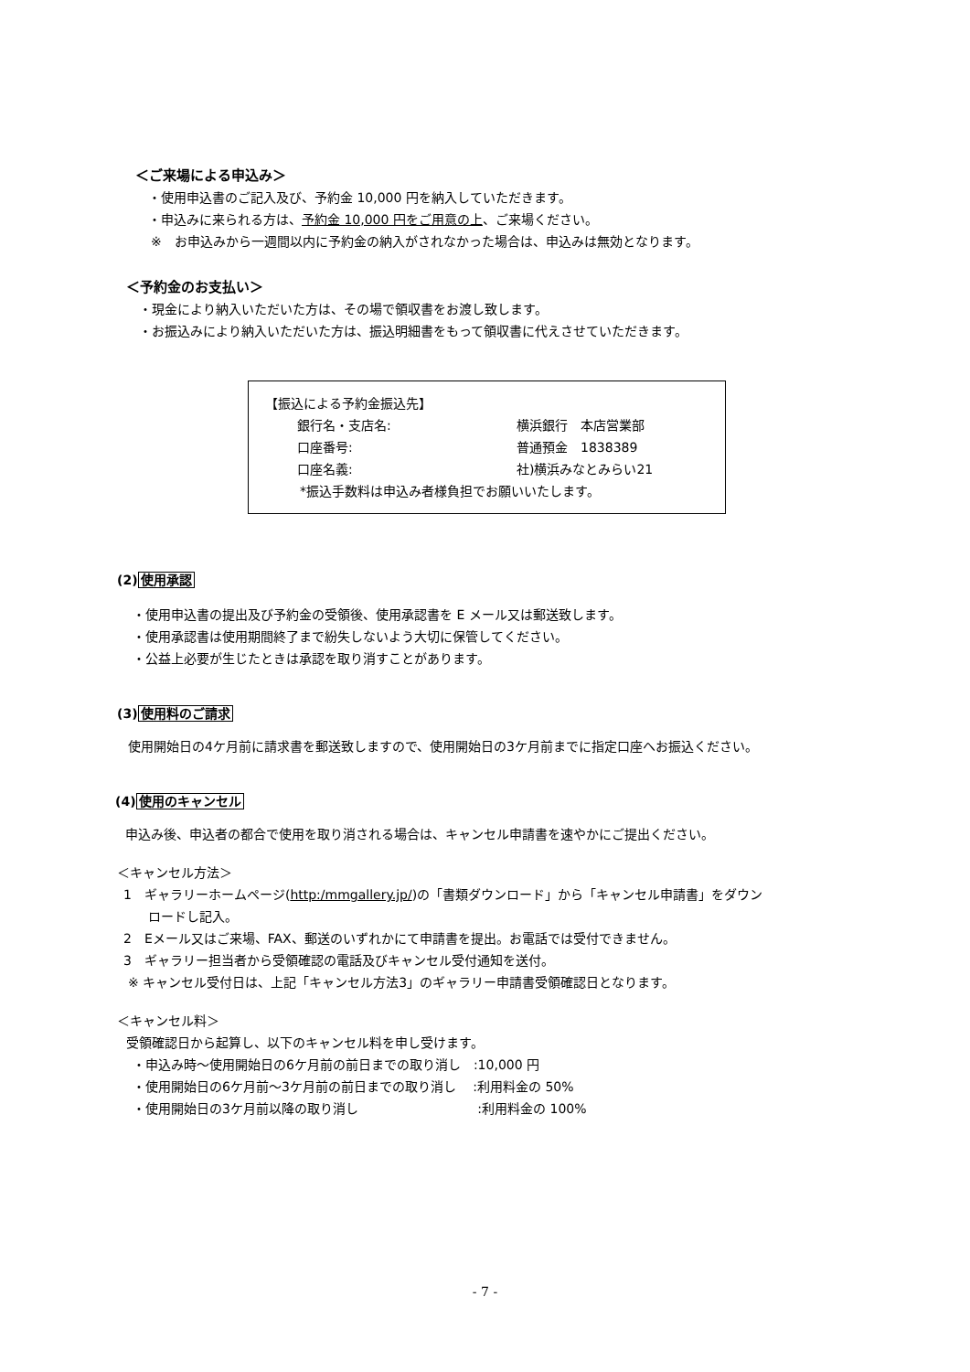＜ご来場による申込み＞
・使用申込書のご記入及び、予約金 10,000 円を納入していただきます。
・申込みに来られる方は、予約金 10,000 円をご用意の上、ご来場ください。
※　お申込みから一週間以内に予約金の納入がされなかった場合は、申込みは無効となります。
＜予約金のお支払い＞
・現金により納入いただいた方は、その場で領収書をお渡し致します。
・お振込みにより納入いただいた方は、振込明細書をもって領収書に代えさせていただきます。
【振込による予約金振込先】
銀行名・支店名: 横浜銀行　本店営業部
口座番号: 普通預金　1838389
口座名義: 社)横浜みなとみらい21
*振込手数料は申込み者様負担でお願いいたします。
(2)使用承認
・使用申込書の提出及び予約金の受領後、使用承認書を E メール又は郵送致します。
・使用承認書は使用期間終了まで紛失しないよう大切に保管してください。
・公益上必要が生じたときは承認を取り消すことがあります。
(3)使用料のご請求
使用開始日の4ケ月前に請求書を郵送致しますので、使用開始日の3ケ月前までに指定口座へお振込ください。
(4)使用のキャンセル
申込み後、申込者の都合で使用を取り消される場合は、キャンセル申請書を速やかにご提出ください。
＜キャンセル方法＞
1　ギャラリーホームページ(http:/mmgallery.jp/)の「書類ダウンロード」から「キャンセル申請書」をダウン
ロードし記入。
2　Eメール又はご来場、FAX、郵送のいずれかにて申請書を提出。お電話では受付できません。
3　ギャラリー担当者から受領確認の電話及びキャンセル受付通知を送付。
※ キャンセル受付日は、上記「キャンセル方法3」のギャラリー申請書受領確認日となります。
＜キャンセル料＞
受領確認日から起算し、以下のキャンセル料を申し受けます。
・申込み時～使用開始日の6ケ月前の前日までの取り消し　:10,000 円
・使用開始日の6ケ月前～3ケ月前の前日までの取り消し　 :利用料金の 50%
・使用開始日の3ケ月前以降の取り消し　　　　　　　　　 :利用料金の 100%
- 7 -